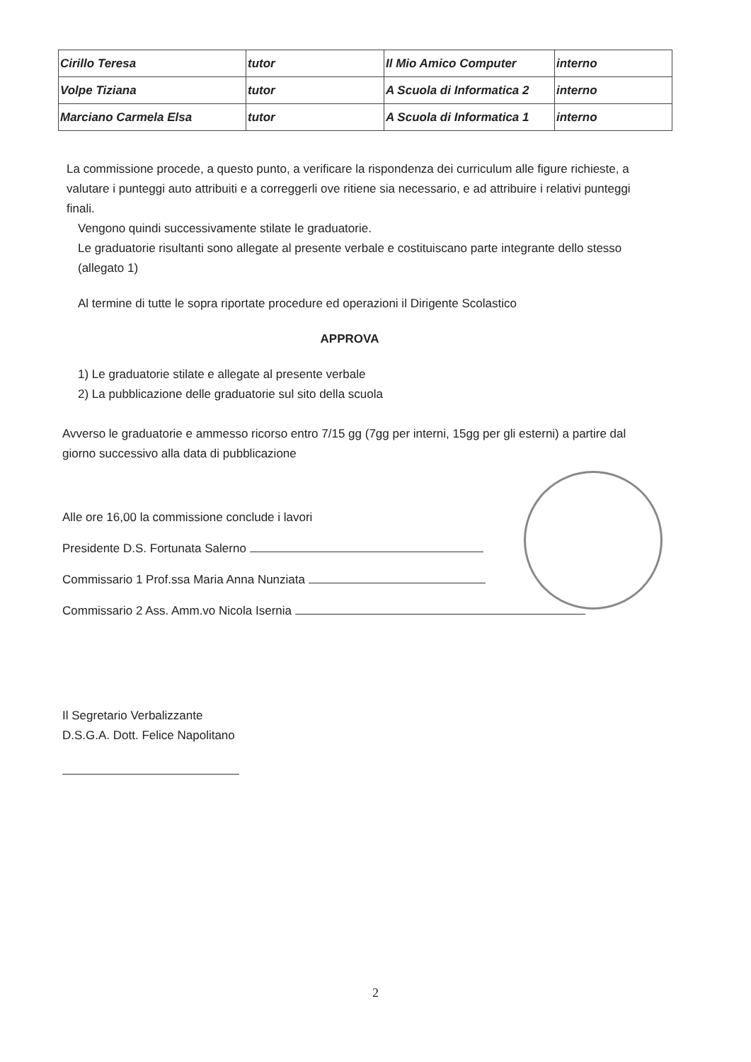| Cirillo Teresa | tutor | Il Mio Amico Computer | interno |
| Volpe Tiziana | tutor | A Scuola di Informatica 2 | interno |
| Marciano Carmela Elsa | tutor | A Scuola di Informatica 1 | interno |
La commissione procede, a questo punto, a verificare la rispondenza dei curriculum alle figure richieste, a valutare i punteggi auto attribuiti e a correggerli ove ritiene sia necessario, e ad attribuire i relativi punteggi finali.
Vengono quindi successivamente stilate le graduatorie.
Le graduatorie risultanti sono allegate al presente verbale e costituiscano parte integrante dello stesso (allegato 1)
Al termine di tutte le sopra riportate procedure ed operazioni il Dirigente Scolastico
APPROVA
1) Le graduatorie stilate e allegate al presente verbale
2) La pubblicazione delle graduatorie sul sito della scuola
Avverso le graduatorie e ammesso ricorso entro 7/15 gg (7gg per interni, 15gg per gli esterni) a partire dal giorno successivo alla data di pubblicazione
Alle ore 16,00 la commissione conclude i lavori
Presidente D.S. Fortunata Salerno
Commissario 1 Prof.ssa Maria Anna Nunziata
Commissario 2 Ass. Amm.vo Nicola Isernia
Il Segretario Verbalizzante
D.S.G.A. Dott. Felice Napolitano
2